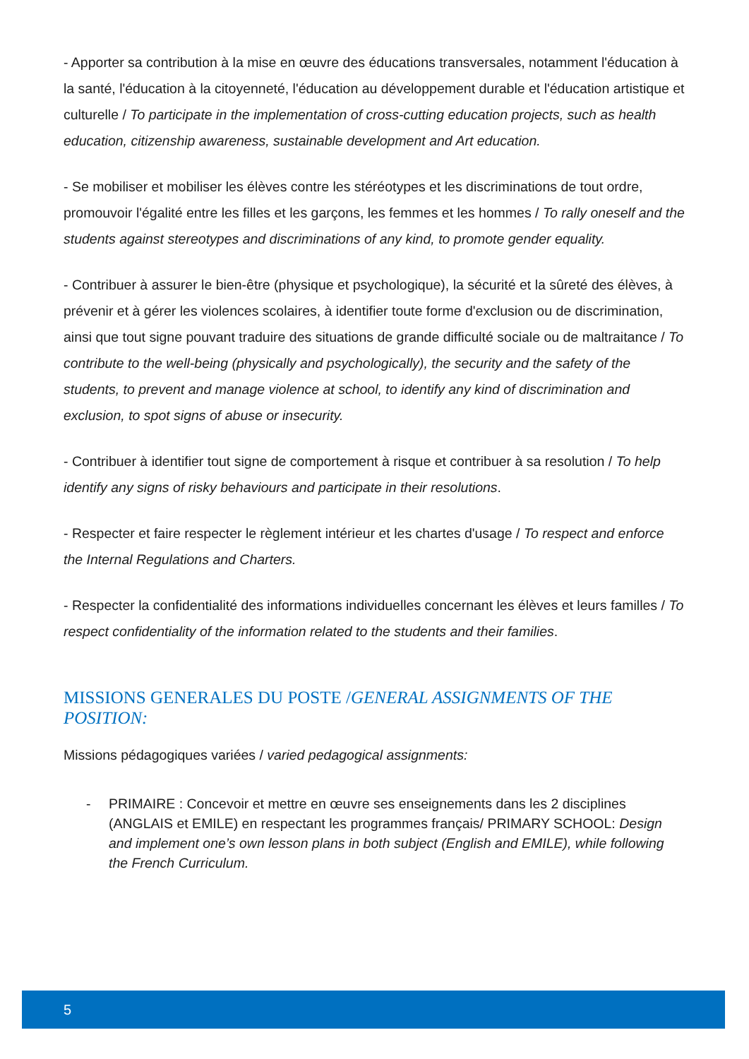- Apporter sa contribution à la mise en œuvre des éducations transversales, notamment l'éducation à la santé, l'éducation à la citoyenneté, l'éducation au développement durable et l'éducation artistique et culturelle / To participate in the implementation of cross-cutting education projects, such as health education, citizenship awareness, sustainable development and Art education.
- Se mobiliser et mobiliser les élèves contre les stéréotypes et les discriminations de tout ordre, promouvoir l'égalité entre les filles et les garçons, les femmes et les hommes / To rally oneself and the students against stereotypes and discriminations of any kind, to promote gender equality.
- Contribuer à assurer le bien-être (physique et psychologique), la sécurité et la sûreté des élèves, à prévenir et à gérer les violences scolaires, à identifier toute forme d'exclusion ou de discrimination, ainsi que tout signe pouvant traduire des situations de grande difficulté sociale ou de maltraitance / To contribute to the well-being (physically and psychologically), the security and the safety of the students, to prevent and manage violence at school, to identify any kind of discrimination and exclusion, to spot signs of abuse or insecurity.
- Contribuer à identifier tout signe de comportement à risque et contribuer à sa resolution / To help identify any signs of risky behaviours and participate in their resolutions.
- Respecter et faire respecter le règlement intérieur et les chartes d'usage / To respect and enforce the Internal Regulations and Charters.
- Respecter la confidentialité des informations individuelles concernant les élèves et leurs familles / To respect confidentiality of the information related to the students and their families.
MISSIONS GENERALES DU POSTE /GENERAL ASSIGNMENTS OF THE POSITION:
Missions pédagogiques variées / varied pedagogical assignments:
- PRIMAIRE : Concevoir et mettre en œuvre ses enseignements dans les 2 disciplines (ANGLAIS et EMILE) en respectant les programmes français/ PRIMARY SCHOOL: Design and implement one’s own lesson plans in both subject (English and EMILE), while following the French Curriculum.
5